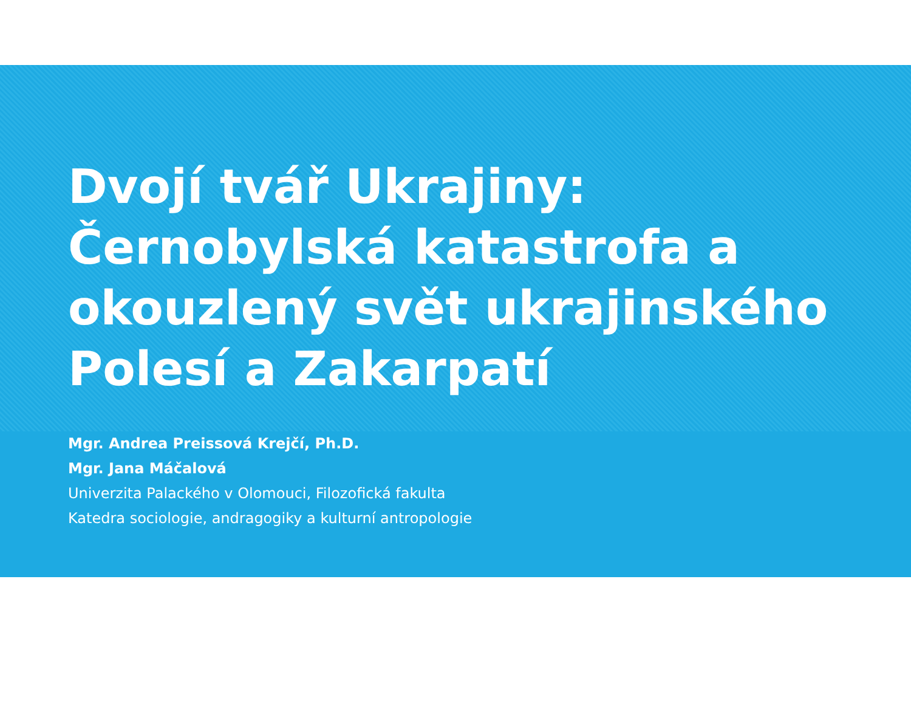Dvojí tvář Ukrajiny:
Černobylská katastrofa a
okouzlený svět ukrajinského
Polesí a Zakarpatí
Mgr. Andrea Preissová Krejčí, Ph.D.
Mgr. Jana Máčalová
Univerzita Palackého v Olomouci, Filozofická fakulta
Katedra sociologie, andragogiky a kulturní antropologie